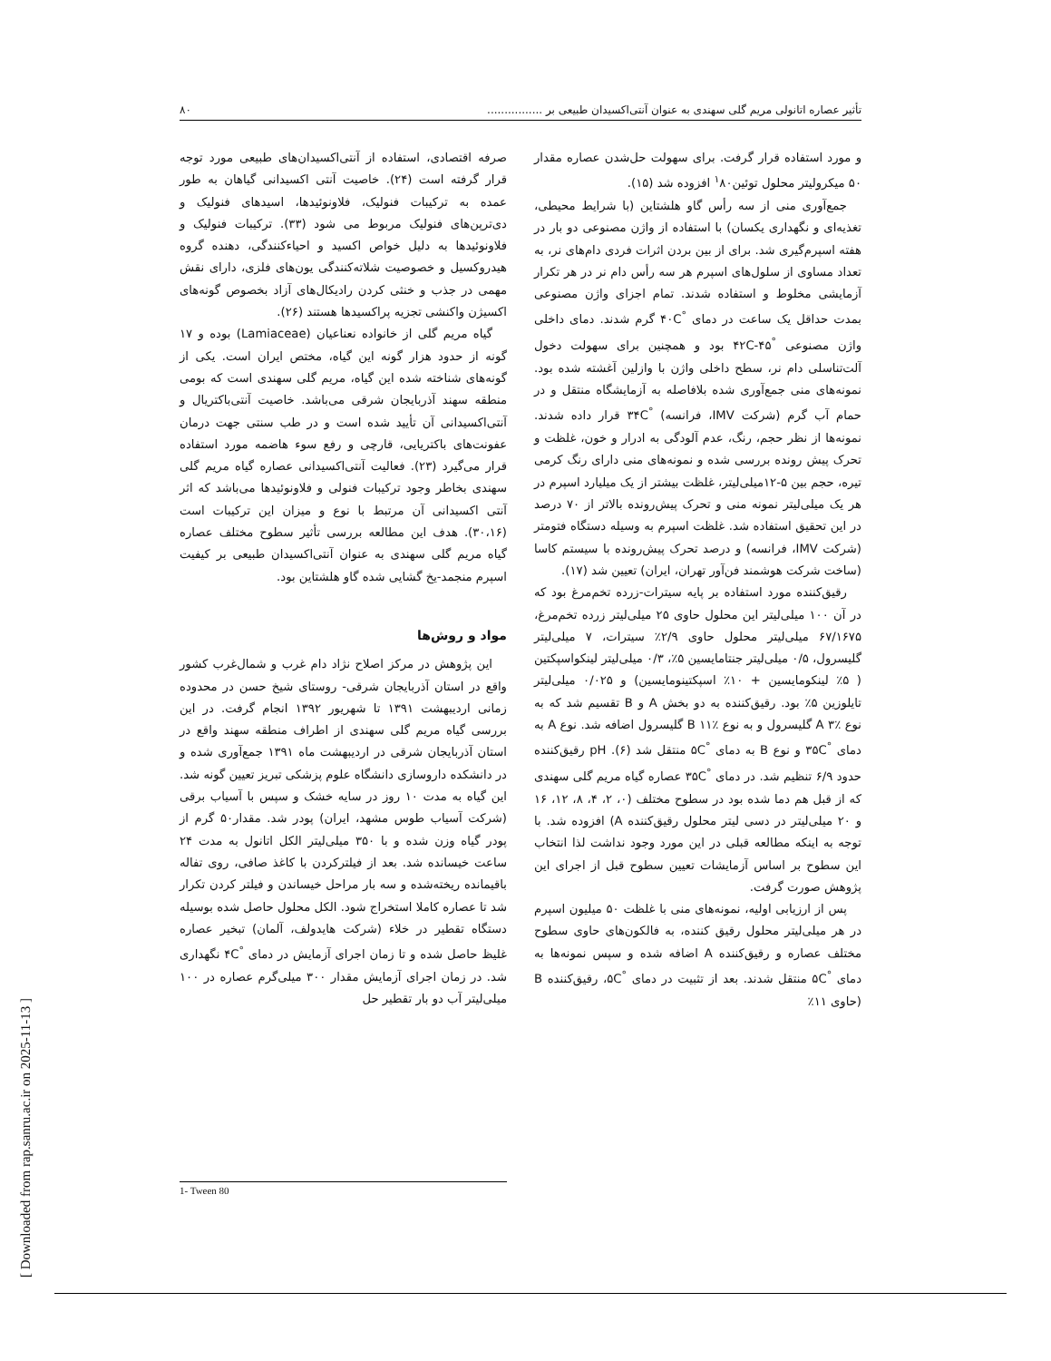تأثیر عصاره اتانولی مریم گلی سهندی به عنوان آنتی‌اکسیدان طبیعی بر ................ ۸۰
صرفه اقتصادی، استفاده از آنتی‌اکسیدان‌های طبیعی مورد توجه قرار گرفته است (۲۴). خاصیت آنتی اکسیدانی گیاهان به طور عمده به ترکیبات فنولیک، فلاونوئیدها، اسیدهای فنولیک و دی‌ترپن‌های فنولیک مربوط می شود (۳۳). ترکیبات فنولیک و فلاونوئیدها به دلیل خواص اکسید و احیاءکنندگی، دهنده گروه هیدروکسیل و خصوصیت شلاته‌کنندگی یون‌های فلزی، دارای نقش مهمی در جذب و خنثی کردن رادیکال‌های آزاد بخصوص گونه‌های اکسیژن واکنشی تجزیه پراکسیدها هستند (۲۶).
گیاه مریم گلی از خانواده نعناعیان (Lamiaceae) بوده و ۱۷ گونه از حدود هزار گونه این گیاه، مختص ایران است. یکی از گونه‌های شناخته شده این گیاه، مریم گلی سهندی است که بومی منطقه سهند آذربایجان شرقی می‌باشد. خاصیت آنتی‌باکتریال و آنتی‌اکسیدانی آن تأیید شده است و در طب سنتی جهت درمان عفونت‌های باکتریایی، قارچی و رفع سوء هاضمه مورد استفاده قرار می‌گیرد (۲۳). فعالیت آنتی‌اکسیدانی عصاره گیاه مریم گلی سهندی بخاطر وجود ترکیبات فنولی و فلاونوئیدها می‌باشد که اثر آنتی اکسیدانی آن مرتبط با نوع و میزان این ترکیبات است (۳۰،۱۶). هدف این مطالعه بررسی تأثیر سطوح مختلف عصاره گیاه مریم گلی سهندی به عنوان آنتی‌اکسیدان طبیعی بر کیفیت اسپرم منجمد-یخ گشایی شده گاو هلشتاین بود.
مواد و روش‌ها
این پژوهش در مرکز اصلاح نژاد دام غرب و شمال‌غرب کشور واقع در استان آذربایجان شرقی- روستای شیخ حسن در محدوده زمانی اردیبهشت ۱۳۹۱ تا شهریور ۱۳۹۲ انجام گرفت. در این بررسی گیاه مریم گلی سهندی از اطراف منطقه سهند واقع در استان آذربایجان شرقی در اردیبهشت ماه ۱۳۹۱ جمع‌آوری شده و در دانشکده داروسازی دانشگاه علوم پزشکی تبریز تعیین گونه شد. این گیاه به مدت ۱۰ روز در سایه خشک و سپس با آسیاب برقی (شرکت آسیاب طوس مشهد، ایران) پودر شد. مقدار۵۰ گرم از پودر گیاه وزن شده و با ۳۵۰ میلی‌لیتر الکل اتانول به مدت ۲۴ ساعت خیسانده شد. بعد از فیلترکردن با کاغذ صافی، روی تفاله باقیمانده ریخته‌شده و سه بار مراحل خیساندن و فیلتر کردن تکرار شد تا عصاره کاملا استخراج شود. الکل محلول حاصل شده بوسیله دستگاه تقطیر در خلاء (شرکت هایدولف، آلمان) تبخیر عصاره غلیظ حاصل شده و تا زمان اجرای آزمایش در دمای <sup>°</sup>۴C نگهداری شد. در زمان اجرای آزمایش مقدار ۳۰۰ میلی‌گرم عصاره در ۱۰۰ میلی‌لیتر آب دو بار تقطیر حل
و مورد استفاده قرار گرفت. برای سهولت حل‌شدن عصاره مقدار ۵۰ میکرولیتر محلول توئین<sup>۱</sup>۸۰ افزوده شد (۱۵).
جمع‌آوری منی از سه رأس گاو هلشتاین (با شرایط محیطی، تغذیه‌ای و نگهداری یکسان) با استفاده از واژن مصنوعی دو بار در هفته اسپرم‌گیری شد. برای از بین بردن اثرات فردی دام‌های نر، به تعداد مساوی از سلول‌های اسپرم هر سه رأس دام نر در هر تکرار آزمایشی مخلوط و استفاده شدند. تمام اجزای واژن مصنوعی بمدت حداقل یک ساعت در دمای <sup>°</sup>۴۰C گرم شدند. دمای داخلی واژن مصنوعی <sup>°</sup>۴۲C-۴۵ بود و همچنین برای سهولت دخول آلت‌تناسلی دام نر، سطح داخلی واژن با وازلین آغشته شده بود. نمونه‌های منی جمع‌آوری شده بلافاصله به آزمایشگاه منتقل و در حمام آب گرم (شرکت IMV، فرانسه) <sup>°</sup>۳۴C قرار داده شدند. نمونه‌ها از نظر حجم، رنگ، عدم آلودگی به ادرار و خون، غلظت و تحرک پیش رونده بررسی شده و نمونه‌های منی دارای رنگ کرمی تیره، حجم بین ۵-۱۲میلی‌لیتر، غلظت بیشتر از یک میلیارد اسپرم در هر یک میلی‌لیتر نمونه منی و تحرک پیش‌رونده بالاتر از ۷۰ درصد در این تحقیق استفاده شد. غلظت اسپرم به وسیله دستگاه فتومتر (شرکت IMV، فرانسه) و درصد تحرک پیش‌رونده با سیستم کاسا (ساخت شرکت هوشمند فن‌آور تهران، ایران) تعیین شد (۱۷).
رقیق‌کننده مورد استفاده بر پایه سیترات-زرده تخم‌مرغ بود که در آن ۱۰۰ میلی‌لیتر این محلول حاوی ۲۵ میلی‌لیتر زرده تخم‌مرغ، ۶۷/۱۶۷۵ میلی‌لیتر محلول حاوی ۲/۹٪ سیترات، ۷ میلی‌لیتر گلیسرول، ۰/۵ میلی‌لیتر جنتامایسین ۵٪، ۰/۳ میلی‌لیتر لینکواسپکتین ( ۵٪ لینکومایسین + ۱۰٪ اسپکتینومایسین) و ۰/۰۲۵ میلی‌لیتر تایلوزین ۵٪ بود. رقیق‌کننده به دو بخش A و B تقسیم شد که به نوع A ۳٪ گلیسرول و به نوع B ۱۱٪ گلیسرول اضافه شد. نوع A به دمای <sup>°</sup>۳۵C و نوع B به دمای <sup>°</sup>۵C منتقل شد (۶). pH رقیق‌کننده حدود ۶/۹ تنظیم شد. در دمای <sup>°</sup>۳۵C عصاره گیاه مریم گلی سهندی که از قبل هم دما شده بود در سطوح مختلف (۰، ۲، ۴، ۸، ۱۲، ۱۶ و ۲۰ میلی‌لیتر در دسی لیتر محلول رقیق‌کننده A) افزوده شد. با توجه به اینکه مطالعه قبلی در این مورد وجود نداشت لذا انتخاب این سطوح بر اساس آزمایشات تعیین سطوح قبل از اجرای این پژوهش صورت گرفت.
پس از ارزیابی اولیه، نمونه‌های منی با غلظت ۵۰ میلیون اسپرم در هر میلی‌لیتر محلول رقیق کننده، به فالکون‌های حاوی سطوح مختلف عصاره و رقیق‌کننده A اضافه شده و سپس نمونه‌ها به دمای <sup>°</sup>۵C منتقل شدند. بعد از تثبیت در دمای <sup>°</sup>۵C، رقیق‌کننده B (حاوی ۱۱٪
1- Tween 80
[ Downloaded from rap.sanru.ac.ir on 2025-11-13 ]